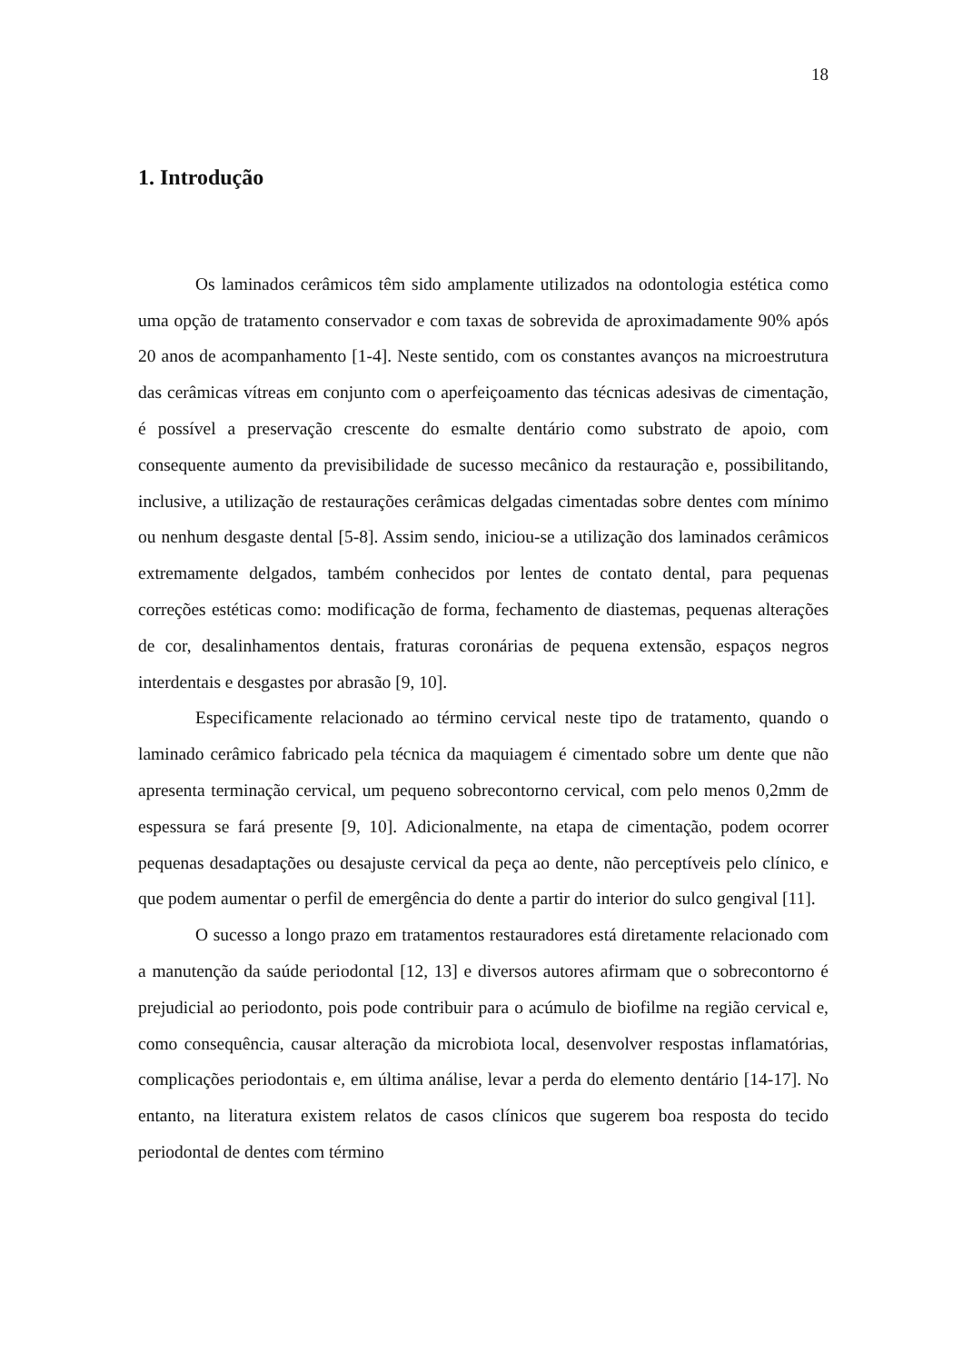18
1. Introdução
Os laminados cerâmicos têm sido amplamente utilizados na odontologia estética como uma opção de tratamento conservador e com taxas de sobrevida de aproximadamente 90% após 20 anos de acompanhamento [1-4]. Neste sentido, com os constantes avanços na microestrutura das cerâmicas vítreas em conjunto com o aperfeiçoamento das técnicas adesivas de cimentação, é possível a preservação crescente do esmalte dentário como substrato de apoio, com consequente aumento da previsibilidade de sucesso mecânico da restauração e, possibilitando, inclusive, a utilização de restaurações cerâmicas delgadas cimentadas sobre dentes com mínimo ou nenhum desgaste dental [5-8]. Assim sendo, iniciou-se a utilização dos laminados cerâmicos extremamente delgados, também conhecidos por lentes de contato dental, para pequenas correções estéticas como: modificação de forma, fechamento de diastemas, pequenas alterações de cor, desalinhamentos dentais, fraturas coronárias de pequena extensão, espaços negros interdentais e desgastes por abrasão [9, 10].
Especificamente relacionado ao término cervical neste tipo de tratamento, quando o laminado cerâmico fabricado pela técnica da maquiagem é cimentado sobre um dente que não apresenta terminação cervical, um pequeno sobrecontorno cervical, com pelo menos 0,2mm de espessura se fará presente [9, 10]. Adicionalmente, na etapa de cimentação, podem ocorrer pequenas desadaptações ou desajuste cervical da peça ao dente, não perceptíveis pelo clínico, e que podem aumentar o perfil de emergência do dente a partir do interior do sulco gengival [11].
O sucesso a longo prazo em tratamentos restauradores está diretamente relacionado com a manutenção da saúde periodontal [12, 13] e diversos autores afirmam que o sobrecontorno é prejudicial ao periodonto, pois pode contribuir para o acúmulo de biofilme na região cervical e, como consequência, causar alteração da microbiota local, desenvolver respostas inflamatórias, complicações periodontais e, em última análise, levar a perda do elemento dentário [14-17]. No entanto, na literatura existem relatos de casos clínicos que sugerem boa resposta do tecido periodontal de dentes com término